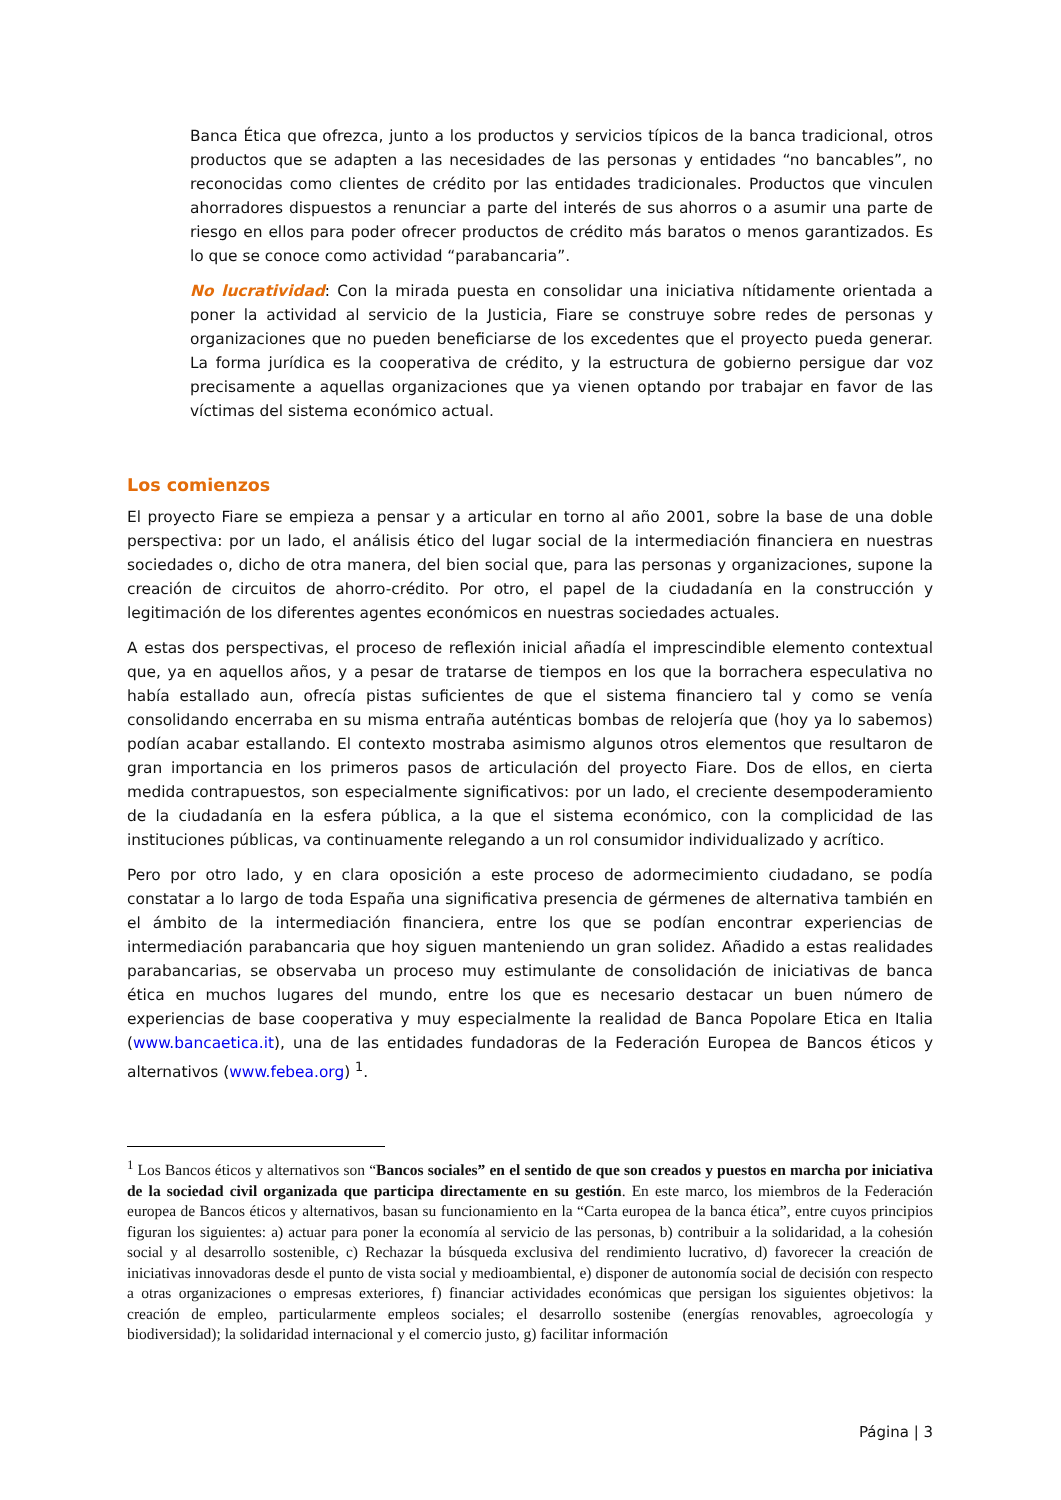Banca Ética que ofrezca, junto a los productos y servicios típicos de la banca tradicional, otros productos que se adapten a las necesidades de las personas y entidades “no bancables”, no reconocidas como clientes de crédito por las entidades tradicionales. Productos que vinculen ahorradores dispuestos a renunciar a parte del interés de sus ahorros o a asumir una parte de riesgo en ellos para poder ofrecer productos de crédito más baratos o menos garantizados. Es lo que se conoce como actividad “parabancaria”.
No lucratividad: Con la mirada puesta en consolidar una iniciativa nítidamente orientada a poner la actividad al servicio de la Justicia, Fiare se construye sobre redes de personas y organizaciones que no pueden beneficiarse de los excedentes que el proyecto pueda generar. La forma jurídica es la cooperativa de crédito, y la estructura de gobierno persigue dar voz precisamente a aquellas organizaciones que ya vienen optando por trabajar en favor de las víctimas del sistema económico actual.
Los comienzos
El proyecto Fiare se empieza a pensar y a articular en torno al año 2001, sobre la base de una doble perspectiva: por un lado, el análisis ético del lugar social de la intermediación financiera en nuestras sociedades o, dicho de otra manera, del bien social que, para las personas y organizaciones, supone la creación de circuitos de ahorro-crédito. Por otro, el papel de la ciudadanía en la construcción y legitimación de los diferentes agentes económicos en nuestras sociedades actuales.
A estas dos perspectivas, el proceso de reflexión inicial añadía el imprescindible elemento contextual que, ya en aquellos años, y a pesar de tratarse de tiempos en los que la borrachera especulativa no había estallado aun, ofrecía pistas suficientes de que el sistema financiero tal y como se venía consolidando encerraba en su misma entraña auténticas bombas de relojería que (hoy ya lo sabemos) podían acabar estallando. El contexto mostraba asimismo algunos otros elementos que resultaron de gran importancia en los primeros pasos de articulación del proyecto Fiare. Dos de ellos, en cierta medida contrapuestos, son especialmente significativos: por un lado, el creciente desempoderamiento de la ciudadanía en la esfera pública, a la que el sistema económico, con la complicidad de las instituciones públicas, va continuamente relegando a un rol consumidor individualizado y acrítico.
Pero por otro lado, y en clara oposición a este proceso de adormecimiento ciudadano, se podía constatar a lo largo de toda España una significativa presencia de gérmenes de alternativa también en el ámbito de la intermediación financiera, entre los que se podían encontrar experiencias de intermediación parabancaria que hoy siguen manteniendo un gran solidez. Añadido a estas realidades parabancarias, se observaba un proceso muy estimulante de consolidación de iniciativas de banca ética en muchos lugares del mundo, entre los que es necesario destacar un buen número de experiencias de base cooperativa y muy especialmente la realidad de Banca Popolare Etica en Italia (www.bancaetica.it), una de las entidades fundadoras de la Federación Europea de Bancos éticos y alternativos (www.febea.org) <sup>1</sup>.
<sup>1</sup> Los Bancos éticos y alternativos son “Bancos sociales” en el sentido de que son creados y puestos en marcha por iniciativa de la sociedad civil organizada que participa directamente en su gestión. En este marco, los miembros de la Federación europea de Bancos éticos y alternativos, basan su funcionamiento en la “Carta europea de la banca ética”, entre cuyos principios figuran los siguientes: a) actuar para poner la economía al servicio de las personas, b) contribuir a la solidaridad, a la cohesión social y al desarrollo sostenible, c) Rechazar la búsqueda exclusiva del rendimiento lucrativo, d) favorecer la creación de iniciativas innovadoras desde el punto de vista social y medioambiental, e) disponer de autonomía social de decisión con respecto a otras organizaciones o empresas exteriores, f) financiar actividades económicas que persigan los siguientes objetivos: la creación de empleo, particularmente empleos sociales; el desarrollo sostenibe (energías renovables, agroecología y biodiversidad); la solidaridad internacional y el comercio justo, g) facilitar información
Página | 3